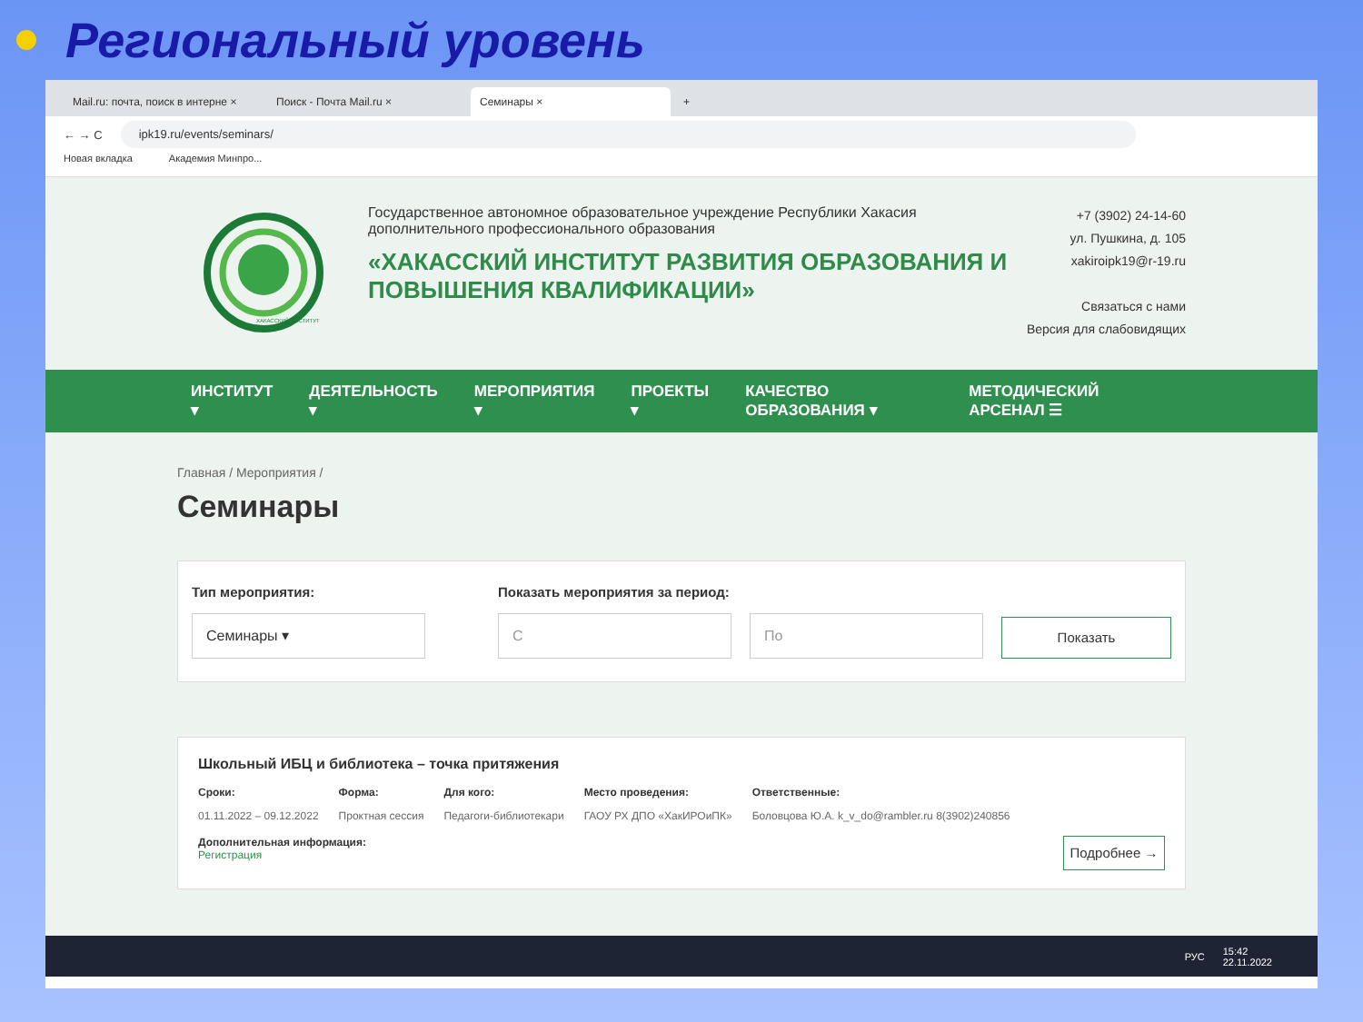Региональный уровень
Mail.ru: почта, поиск в интерне ×
Поиск - Почта Mail.ru ×
Семинары ×
+
← → C
ipk19.ru/events/seminars/
Новая вкладка Академия Минпро...
ХАКАССКИЙ ИНСТИТУТ
Государственное автономное образовательное учреждение Республики Хакасия дополнительного профессионального образования
«ХАКАССКИЙ ИНСТИТУТ РАЗВИТИЯ ОБРАЗОВАНИЯ И ПОВЫШЕНИЯ КВАЛИФИКАЦИИ»
+7 (3902) 24-14-60
ул. Пушкина, д. 105
xakiroipk19@r-19.ru
Связаться с нами
Версия для слабовидящих
ИНСТИТУТ ▾ ДЕЯТЕЛЬНОСТЬ ▾ МЕРОПРИЯТИЯ ▾ ПРОЕКТЫ ▾ КАЧЕСТВО ОБРАЗОВАНИЯ ▾ МЕТОДИЧЕСКИЙ АРСЕНАЛ ☰
Главная / Мероприятия /
Семинары
Тип мероприятия:
Семинары ▾
Показать мероприятия за период:
С
По
Показать
Школьный ИБЦ и библиотека – точка притяжения
Сроки:
01.11.2022 – 09.12.2022
Форма:
Проктная сессия
Для кого:
Педагоги-библиотекари
Место проведения:
ГАОУ РХ ДПО «ХакИРОиПК»
Ответственные:
Боловцова Ю.А. k_v_do@rambler.ru 8(3902)240856
Дополнительная информация:
Регистрация
Подробнее →
РУС 15:42
22.11.2022